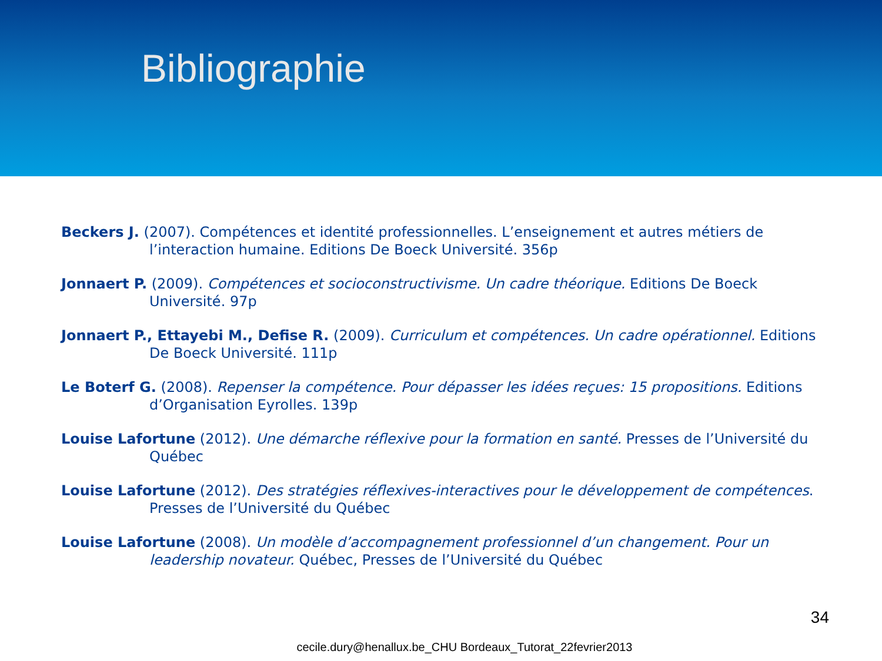Bibliographie
Beckers J. (2007). Compétences et identité professionnelles. L’enseignement et autres métiers de l’interaction humaine. Editions De Boeck Université. 356p
Jonnaert P. (2009). Compétences et socioconstructivisme. Un cadre théorique. Editions De Boeck Université. 97p
Jonnaert P., Ettayebi M., Defise R. (2009). Curriculum et compétences. Un cadre opérationnel. Editions De Boeck Université. 111p
Le Boterf G. (2008). Repenser la compétence. Pour dépasser les idées reçues: 15 propositions. Editions d’Organisation Eyrolles. 139p
Louise Lafortune (2012). Une démarche réflexive pour la formation en santé. Presses de l’Université du Québec
Louise Lafortune (2012). Des stratégies réflexives-interactives pour le développement de compétences. Presses de l’Université du Québec
Louise Lafortune (2008). Un modèle d’accompagnement professionnel d’un changement. Pour un leadership novateur. Québec, Presses de l’Université du Québec
34
cecile.dury@henallux.be_CHU Bordeaux_Tutorat_22fevrier2013